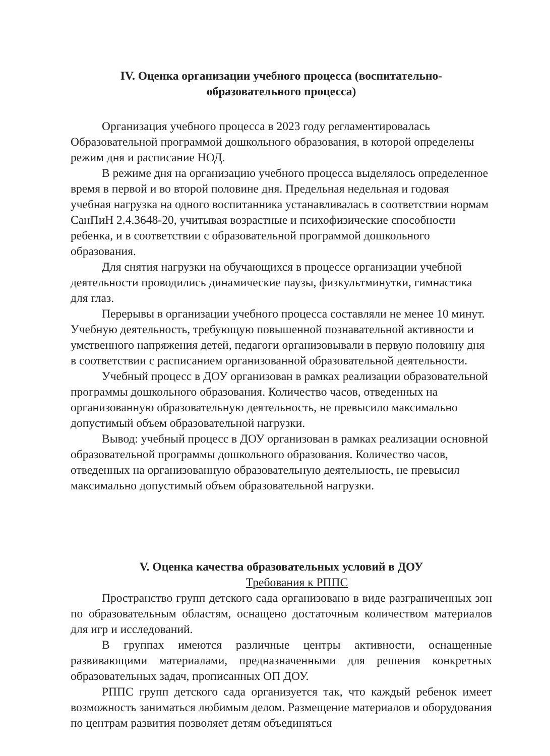IV. Оценка организации учебного процесса (воспитательно-
образовательного процесса)
Организация учебного процесса в 2023 году регламентировалась Образовательной программой дошкольного образования, в которой определены режим дня и расписание НОД.
В режиме дня на организацию учебного процесса выделялось определенное время в первой и во второй половине дня. Предельная недельная и годовая учебная нагрузка на одного воспитанника устанавливалась в соответствии нормам СанПиН 2.4.3648-20, учитывая возрастные и психофизические способности ребенка, и в соответствии с образовательной программой дошкольного образования.
Для снятия нагрузки на обучающихся в процессе организации учебной деятельности проводились динамические паузы, физкультминутки, гимнастика для глаз.
Перерывы в организации учебного процесса составляли не менее 10 минут. Учебную деятельность, требующую повышенной познавательной активности и умственного напряжения детей, педагоги организовывали в первую половину дня в соответствии с расписанием организованной образовательной деятельности.
Учебный процесс в ДОУ организован в рамках реализации образовательной программы дошкольного образования. Количество часов, отведенных на организованную образовательную деятельность, не превысило максимально допустимый объем образовательной нагрузки.
Вывод: учебный процесс в ДОУ организован в рамках реализации основной образовательной программы дошкольного образования. Количество часов, отведенных на организованную образовательную деятельность, не превысил максимально допустимый объем образовательной нагрузки.
V. Оценка качества образовательных условий в ДОУ
Требования к РППС
Пространство групп детского сада организовано в виде разграниченных зон по образовательным областям, оснащено достаточным количеством материалов для игр и исследований.
В группах имеются различные центры активности, оснащенные развивающими материалами, предназначенными для решения конкретных образовательных задач, прописанных ОП ДОУ.
РППС групп детского сада организуется так, что каждый ребенок имеет возможность заниматься любимым делом. Размещение материалов и оборудования по центрам развития позволяет детям объединяться